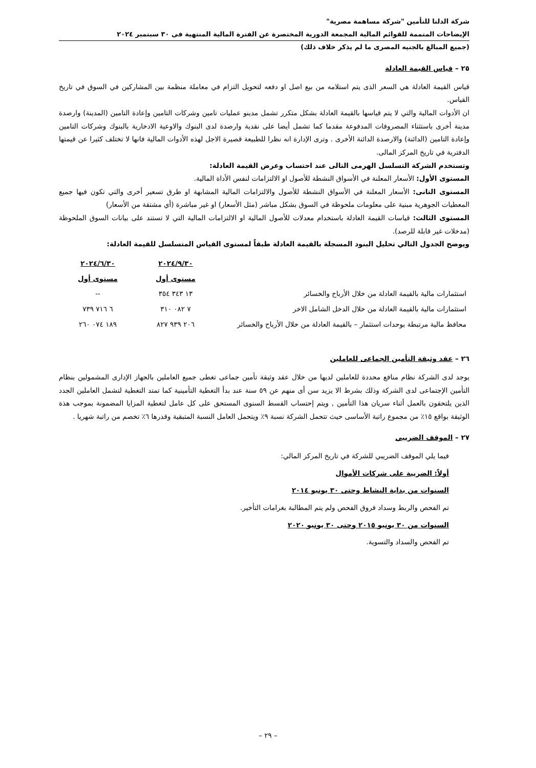شركة الدلتا للتأمين "شركة مساهمة مصرية"
الإيضاحات المتممة للقوائم المالية المجمعة الدورية المختصرة عن الفترة المالية المنتهية فى ٣٠ سبتمبر ٢٠٢٤
(جميع المبالغ بالجنيه المصرى ما لم يذكر خلاف ذلك)
٢٥ – قياس القيمة العادلة
قياس القيمة العادلة هي السعر الذى يتم استلامه من بيع اصل او دفعه لتحويل التزام في معاملة منظمة بين المشاركين في السوق في تاريخ القياس.
ان الأدوات المالية والتي لا يتم قياسها بالقيمة العادلة بشكل متكرر تشمل مدينو عمليات تامين وشركات التامين وإعادة التامين (المدينة) وارصدة مدينة أخرى باستثناء المصروفات المدفوعة مقدما كما تشمل أيضا على نقدية وارصدة لدى البنوك والاوعية الادخارية بالبنوك وشركات التامين وإعادة التامين (الدائنة) والارصدة الدائنة الأخرى . وترى الإدارة انه نظرا للطبيعة قصيرة الاجل لهذه الأدوات المالية فانها لا تختلف كثيرا عن قيمتها الدفترية في تاريخ المركز المالى.
وتستخدم الشركة التسلسل الهرمى التالى عند احتساب وعرض القيمة العادلة:
المستوى الأول: الأسعار المعلنة في الأسواق النشطة للأصول او الالتزامات لنفس الأداة المالية.
المستوى التانى: الأسعار المعلنة في الأسواق النشطة للأصول والالتزامات المالية المشابهة او طرق تسعير أخرى والتي تكون فيها جميع المعطيات الجوهرية مبنية على معلومات ملحوظة في السوق بشكل مباشر (مثل الأسعار) او غير مباشرة (أي مشتقة من الأسعار)
المستوى الثالث: قياسات القيمة العادلة باستخدام معدلات للأصول المالية او الالتزامات المالية التي لا تستند على بيانات السوق الملحوظة (مدخلات غير قابلة للرصد).
ويوضح الجدول التالي تحليل البنود المسجلة بالقيمة العادلة طبقاً لمستوى القياس المتسلسل للقيمة العادلة:
| | ٢٠٢٤/٩/٣٠ | ٢٠٢٤/٦/٣٠ |
| --- | --- | --- |
| | مستوى أول | مستوى أول |
| استثمارات مالية بالقيمة العادلة من خلال الأرباح والخسائر | ١٣ ٣٤٣ ٣٥٤ | -- |
| استثمارات مالية بالقيمة العادلة من خلال الدخل الشامل الاخر | ٧ ٠٨٢ ٣١٠ | ٦ ٧١٦ ٧٣٩ |
| محافظ مالية مرتبطة بوحدات استثمار – بالقيمة العادلة من خلال الأرباح والخسائر | ٢٠٦ ٩٣٩ ٨٢٧ | ١٨٩ ٠٧٤ ٢٦٠ |
٢٦ – عقد وثيقة التأمين الجماعى للعاملين
يوجد لدى الشركة نظام منافع محددة للعاملين لديها من خلال عقد وثيقة تأمين جماعى تغطى جميع العاملين بالجهاز الإدارى المشمولين بنظام التأمين الإجتماعى لدى الشركة وذلك بشرط الا يزيد سن أى منهم عن ٥٩ سنة عند بدأ التغطية التأمينية كما تمتد التغطية لتشمل العاملين الجدد الذين يلتحقون بالعمل أثناء سريان هذا التأمين , ويتم إحتساب القسط السنوى المستحق على كل عامل لتغطية المزايا المضمونة بموجب هذة الوثيقة بواقع ١٥٪ من مجموع راتبة الأساسى حيث تتحمل الشركة نسبة ٩٪ ويتحمل العامل النسبة المتبقية وقدرها ٦٪ تخصم من راتبة شهريا .
٢٧ – الموقف الضريبي
فيما يلي الموقف الضريبي للشركة في تاريخ المركز المالي:
أولاً: الضريبة على شركات الأموال
السنوات من بداية النشاط وحتى ٣٠ يونيو ٢٠١٤
تم الفحص والربط وسداد فروق الفحص ولم يتم المطالبة بغرامات التأخير.
السنوات من ٣٠ يونيو ٢٠١٥ وحتى ٣٠ يونيو ٢٠٢٠
تم الفحص والسداد والتسوية.
– ٢٩ –